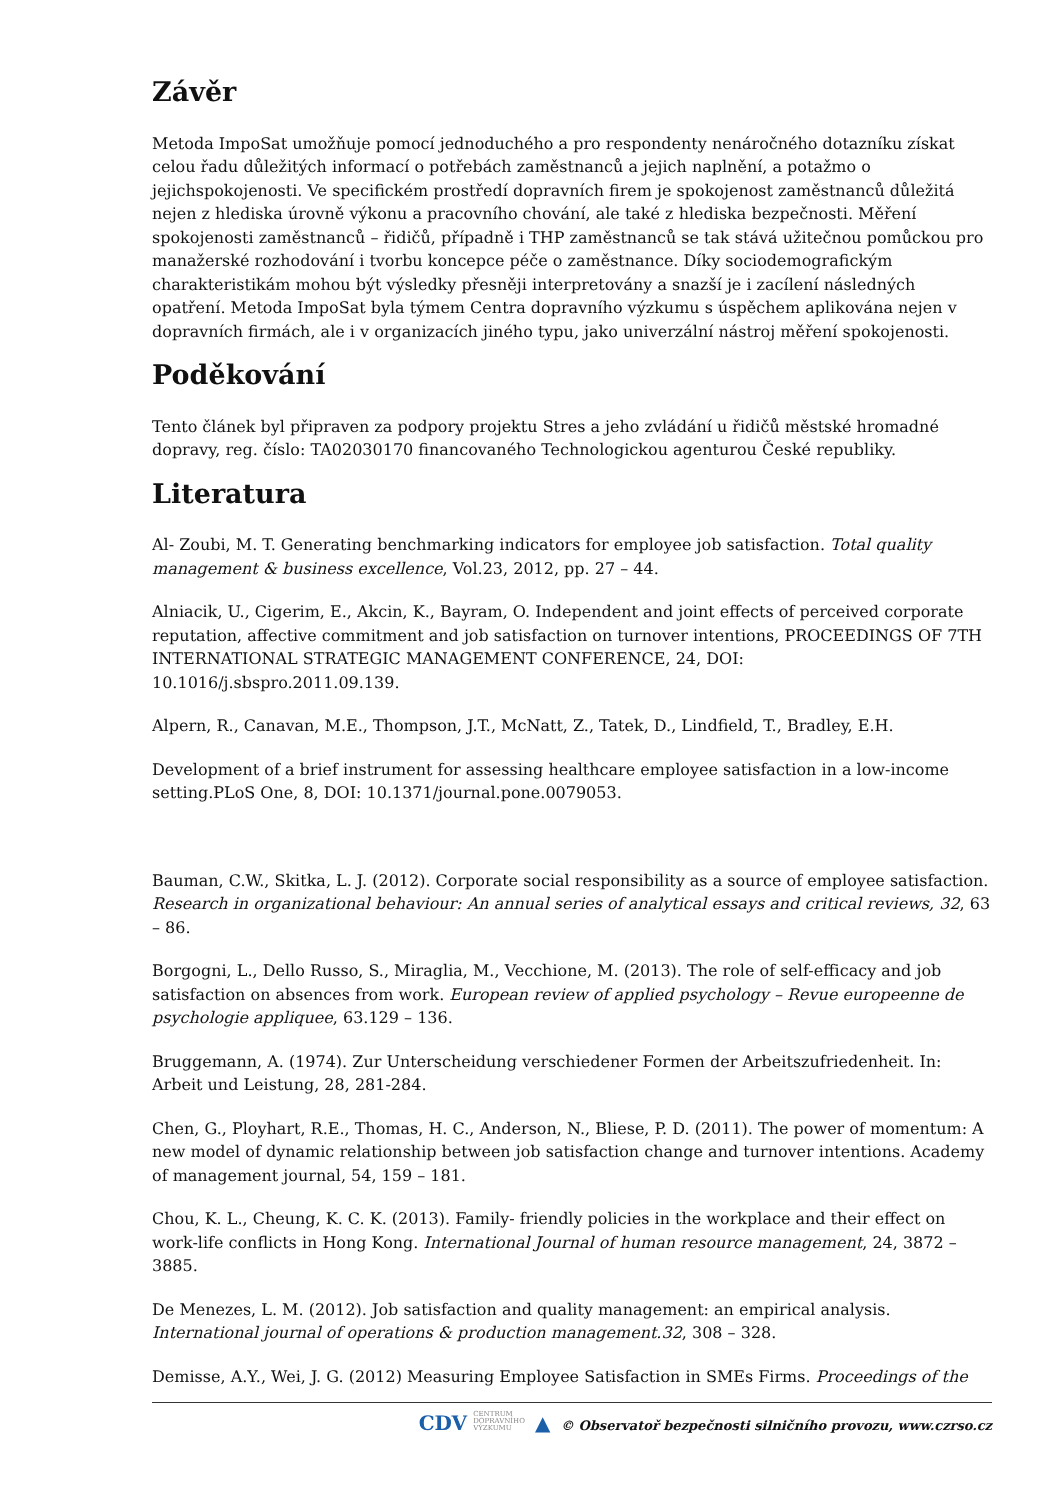Závěr
Metoda ImpoSat umožňuje pomocí jednoduchého a pro respondenty nenáročného dotazníku získat celou řadu důležitých informací o potřebách zaměstnanců a jejich naplnění, a potažmo o jejichspokojenosti. Ve specifickém prostředí dopravních firem je spokojenost zaměstnanců důležitá nejen z hlediska úrovně výkonu a pracovního chování, ale také z hlediska bezpečnosti. Měření spokojenosti zaměstnanců – řidičů, případně i THP zaměstnanců se tak stává užitečnou pomůckou pro manažerské rozhodování i tvorbu koncepce péče o zaměstnance. Díky sociodemografickým charakteristikám mohou být výsledky přesněji interpretovány a snazší je i zacílení následných opatření. Metoda ImpoSat byla týmem Centra dopravního výzkumu s úspěchem aplikována nejen v dopravních firmách, ale i v organizacích jiného typu, jako univerzální nástroj měření spokojenosti.
Poděkování
Tento článek byl připraven za podpory projektu Stres a jeho zvládání u řidičů městské hromadné dopravy, reg. číslo: TA02030170 financovaného Technologickou agenturou České republiky.
Literatura
Al- Zoubi, M. T. Generating benchmarking indicators for employee job satisfaction. Total quality management & business excellence, Vol.23, 2012, pp. 27 – 44.
Alniacik, U., Cigerim, E., Akcin, K., Bayram, O. Independent and joint effects of perceived corporate reputation, affective commitment and job satisfaction on turnover intentions, PROCEEDINGS OF 7TH INTERNATIONAL STRATEGIC MANAGEMENT CONFERENCE, 24, DOI: 10.1016/j.sbspro.2011.09.139.
Alpern, R., Canavan, M.E., Thompson, J.T., McNatt, Z., Tatek, D., Lindfield, T., Bradley, E.H.
Development of a brief instrument for assessing healthcare employee satisfaction in a low-income setting.PLoS One, 8, DOI: 10.1371/journal.pone.0079053.
Bauman, C.W., Skitka, L. J. (2012). Corporate social responsibility as a source of employee satisfaction. Research in organizational behaviour: An annual series of analytical essays and critical reviews, 32, 63 – 86.
Borgogni, L., Dello Russo, S., Miraglia, M., Vecchione, M. (2013). The role of self-efficacy and job satisfaction on absences from work. European review of applied psychology – Revue europeenne de psychologie appliquee, 63.129 – 136.
Bruggemann, A. (1974). Zur Unterscheidung verschiedener Formen der Arbeitszufriedenheit. In: Arbeit und Leistung, 28, 281-284.
Chen, G., Ployhart, R.E., Thomas, H. C., Anderson, N., Bliese, P. D. (2011). The power of momentum: A new model of dynamic relationship between job satisfaction change and turnover intentions. Academy of management journal, 54, 159 – 181.
Chou, K. L., Cheung, K. C. K. (2013). Family- friendly policies in the workplace and their effect on work-life conflicts in Hong Kong. International Journal of human resource management, 24, 3872 – 3885.
De Menezes, L. M. (2012). Job satisfaction and quality management: an empirical analysis. International journal of operations & production management.32, 308 – 328.
Demisse, A.Y., Wei, J. G. (2012) Measuring Employee Satisfaction in SMEs Firms. Proceedings of the
CDV CENTRUM
DOPRAVNÍHO
VÝZKUMU ▲ © Observatoř bezpečnosti silničního provozu, www.czrso.cz